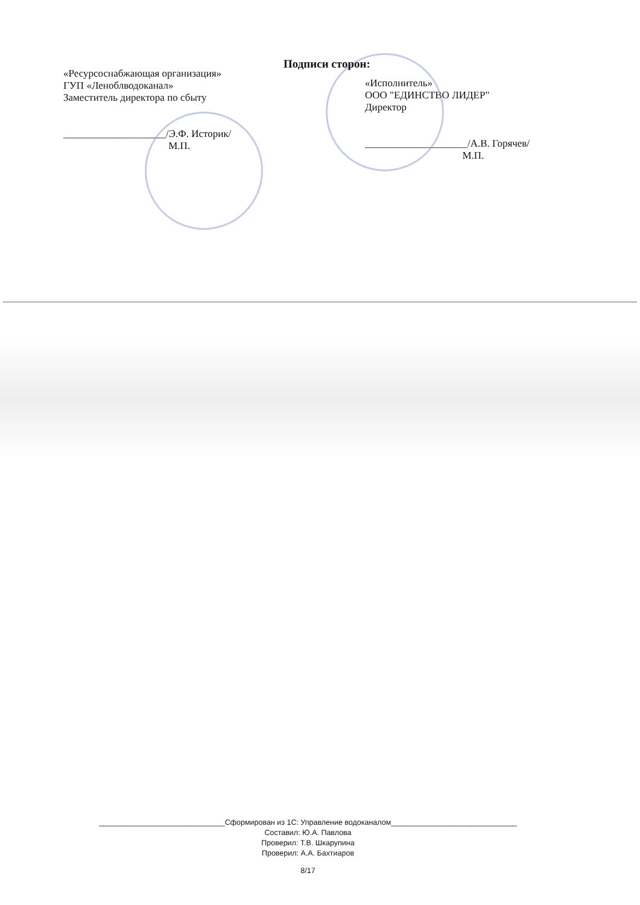Подписи сторон:
«Ресурсоснабжающая организация»
ГУП «Леноблводоканал»
Заместитель директора по сбыту
____________________/Э.Ф. Историк/
М.П.
«Исполнитель»
ООО "ЕДИНСТВО ЛИДЕР"
Директор
____________________/А.В. Горячев/
М.П.
______________________________Сформирован из 1С: Управление водоканалом______________________________
Составил: Ю.А. Павлова
Проверил: Т.В. Шкарупина
Проверил: А.А. Бахтиаров
8/17